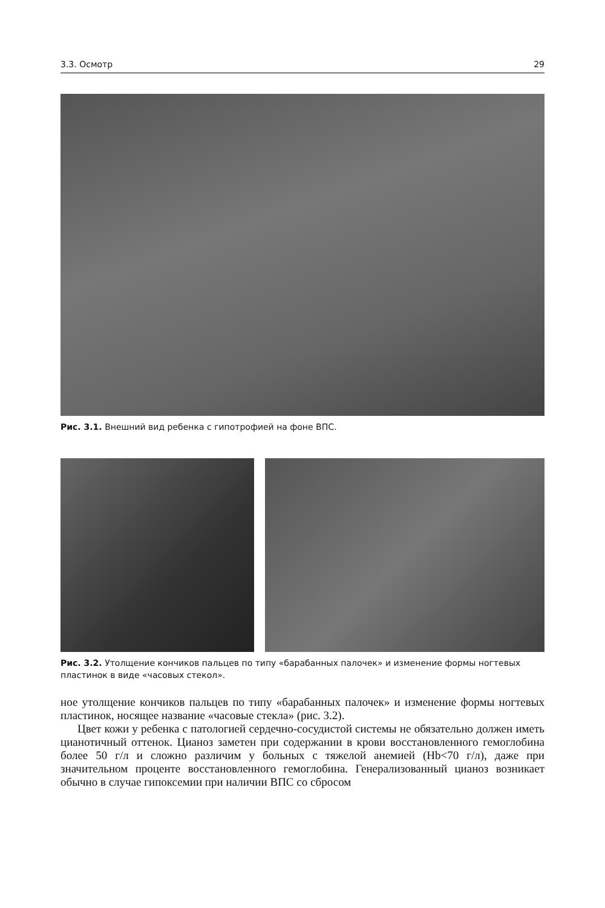3.3. Осмотр 29
Рис. 3.1. Внешний вид ребенка с гипотрофией на фоне ВПС.
Рис. 3.2. Утолщение кончиков пальцев по типу «барабанных палочек» и изменение формы ногтевых пластинок в виде «часовых стекол».
ное утолщение кончиков пальцев по типу «барабанных палочек» и изменение формы ногтевых пластинок, носящее название «часовые стекла» (рис. 3.2).
Цвет кожи у ребенка с патологией сердечно-сосудистой системы не обязательно должен иметь цианотичный оттенок. Цианоз заметен при содержании в крови восстановленного гемоглобина более 50 г/л и сложно различим у больных с тяжелой анемией (Hb<70 г/л), даже при значительном проценте восстановленного гемоглобина. Генерализованный цианоз возникает обычно в случае гипоксемии при наличии ВПС со сбросом